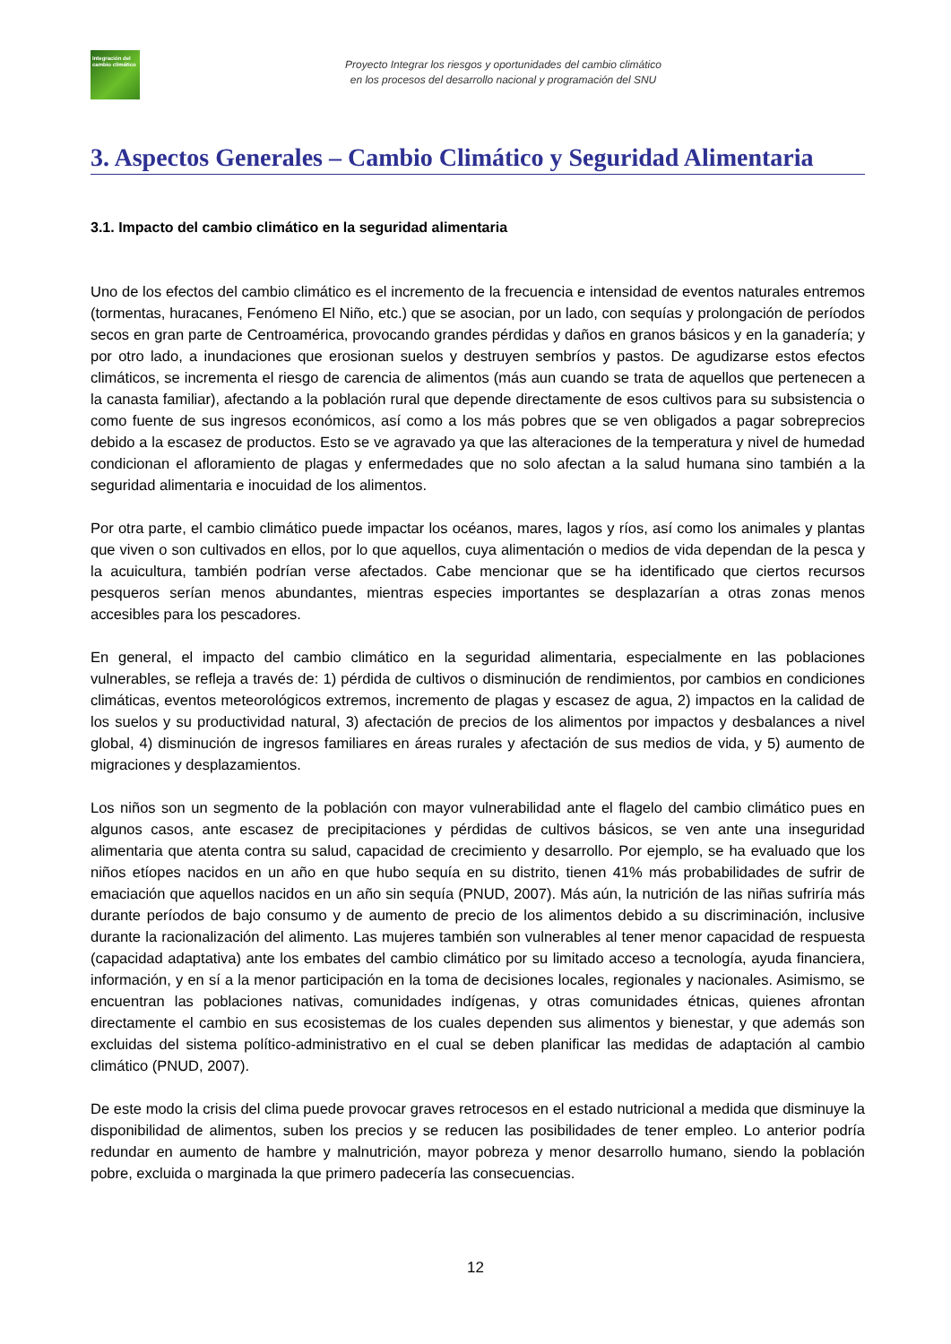Integración del cambio climático
Proyecto Integrar los riesgos y oportunidades del cambio climático
en los procesos del desarrollo nacional y programación del SNU
3. Aspectos Generales – Cambio Climático y Seguridad Alimentaria
3.1. Impacto del cambio climático en la seguridad alimentaria
Uno de los efectos del cambio climático es el incremento de la frecuencia e intensidad de eventos naturales entremos (tormentas, huracanes, Fenómeno El Niño, etc.) que se asocian, por un lado, con sequías y prolongación de períodos secos en gran parte de Centroamérica, provocando grandes pérdidas y daños en granos básicos y en la ganadería; y por otro lado, a inundaciones que erosionan suelos y destruyen sembríos y pastos. De agudizarse estos efectos climáticos, se incrementa el riesgo de carencia de alimentos (más aun cuando se trata de aquellos que pertenecen a la canasta familiar), afectando a la población rural que depende directamente de esos cultivos para su subsistencia o como fuente de sus ingresos económicos, así como a los más pobres que se ven obligados a pagar sobreprecios debido a la escasez de productos. Esto se ve agravado ya que las alteraciones de la temperatura y nivel de humedad condicionan el afloramiento de plagas y enfermedades que no solo afectan a la salud humana sino también a la seguridad alimentaria e inocuidad de los alimentos.
Por otra parte, el cambio climático puede impactar los océanos, mares, lagos y ríos, así como los animales y plantas que viven o son cultivados en ellos, por lo que aquellos, cuya alimentación o medios de vida dependan de la pesca y la acuicultura, también podrían verse afectados. Cabe mencionar que se ha identificado que ciertos recursos pesqueros serían menos abundantes, mientras especies importantes se desplazarían a otras zonas menos accesibles para los pescadores.
En general, el impacto del cambio climático en la seguridad alimentaria, especialmente en las poblaciones vulnerables, se refleja a través de: 1) pérdida de cultivos o disminución de rendimientos, por cambios en condiciones climáticas, eventos meteorológicos extremos, incremento de plagas y escasez de agua, 2) impactos en la calidad de los suelos y su productividad natural, 3) afectación de precios de los alimentos por impactos y desbalances a nivel global, 4) disminución de ingresos familiares en áreas rurales y afectación de sus medios de vida, y 5) aumento de migraciones y desplazamientos.
Los niños son un segmento de la población con mayor vulnerabilidad ante el flagelo del cambio climático pues en algunos casos, ante escasez de precipitaciones y pérdidas de cultivos básicos, se ven ante una inseguridad alimentaria que atenta contra su salud, capacidad de crecimiento y desarrollo. Por ejemplo, se ha evaluado que los niños etíopes nacidos en un año en que hubo sequía en su distrito, tienen 41% más probabilidades de sufrir de emaciación que aquellos nacidos en un año sin sequía (PNUD, 2007). Más aún, la nutrición de las niñas sufriría más durante períodos de bajo consumo y de aumento de precio de los alimentos debido a su discriminación, inclusive durante la racionalización del alimento. Las mujeres también son vulnerables al tener menor capacidad de respuesta (capacidad adaptativa) ante los embates del cambio climático por su limitado acceso a tecnología, ayuda financiera, información, y en sí a la menor participación en la toma de decisiones locales, regionales y nacionales. Asimismo, se encuentran las poblaciones nativas, comunidades indígenas, y otras comunidades étnicas, quienes afrontan directamente el cambio en sus ecosistemas de los cuales dependen sus alimentos y bienestar, y que además son excluidas del sistema político-administrativo en el cual se deben planificar las medidas de adaptación al cambio climático (PNUD, 2007).
De este modo la crisis del clima puede provocar graves retrocesos en el estado nutricional a medida que disminuye la disponibilidad de alimentos, suben los precios y se reducen las posibilidades de tener empleo. Lo anterior podría redundar en aumento de hambre y malnutrición, mayor pobreza y menor desarrollo humano, siendo la población pobre, excluida o marginada la que primero padecería las consecuencias.
12